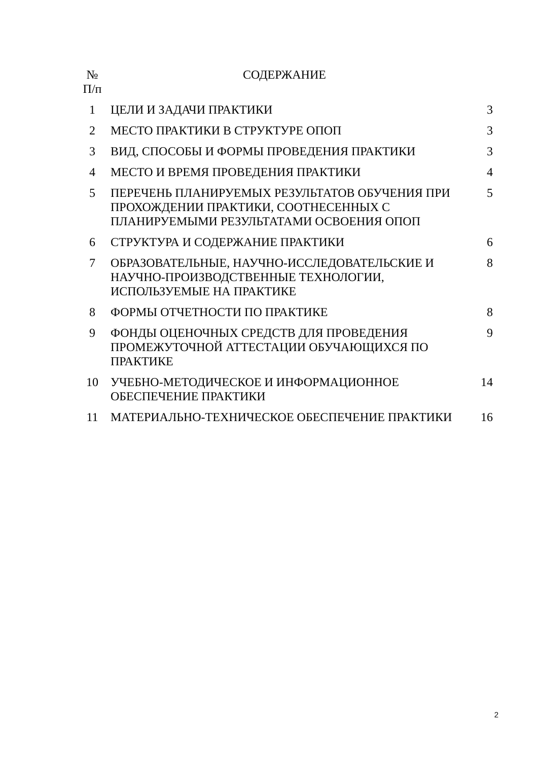| № П/п | СОДЕРЖАНИЕ | |
| --- | --- | --- |
| 1 | ЦЕЛИ И ЗАДАЧИ ПРАКТИКИ | 3 |
| 2 | МЕСТО ПРАКТИКИ В СТРУКТУРЕ ОПОП | 3 |
| 3 | ВИД, СПОСОБЫ И ФОРМЫ ПРОВЕДЕНИЯ ПРАКТИКИ | 3 |
| 4 | МЕСТО И ВРЕМЯ ПРОВЕДЕНИЯ ПРАКТИКИ | 4 |
| 5 | ПЕРЕЧЕНЬ ПЛАНИРУЕМЫХ РЕЗУЛЬТАТОВ ОБУЧЕНИЯ ПРИ ПРОХОЖДЕНИИ ПРАКТИКИ, СООТНЕСЕННЫХ С ПЛАНИРУЕМЫМИ РЕЗУЛЬТАТАМИ ОСВОЕНИЯ ОПОП | 5 |
| 6 | СТРУКТУРА И СОДЕРЖАНИЕ ПРАКТИКИ | 6 |
| 7 | ОБРАЗОВАТЕЛЬНЫЕ, НАУЧНО-ИССЛЕДОВАТЕЛЬСКИЕ И НАУЧНО-ПРОИЗВОДСТВЕННЫЕ ТЕХНОЛОГИИ, ИСПОЛЬЗУЕМЫЕ НА ПРАКТИКЕ | 8 |
| 8 | ФОРМЫ ОТЧЕТНОСТИ ПО ПРАКТИКЕ | 8 |
| 9 | ФОНДЫ ОЦЕНОЧНЫХ СРЕДСТВ ДЛЯ ПРОВЕДЕНИЯ ПРОМЕЖУТОЧНОЙ АТТЕСТАЦИИ ОБУЧАЮЩИХСЯ ПО ПРАКТИКЕ | 9 |
| 10 | УЧЕБНО-МЕТОДИЧЕСКОЕ И ИНФОРМАЦИОННОЕ ОБЕСПЕЧЕНИЕ ПРАКТИКИ | 14 |
| 11 | МАТЕРИАЛЬНО-ТЕХНИЧЕСКОЕ ОБЕСПЕЧЕНИЕ ПРАКТИКИ | 16 |
2